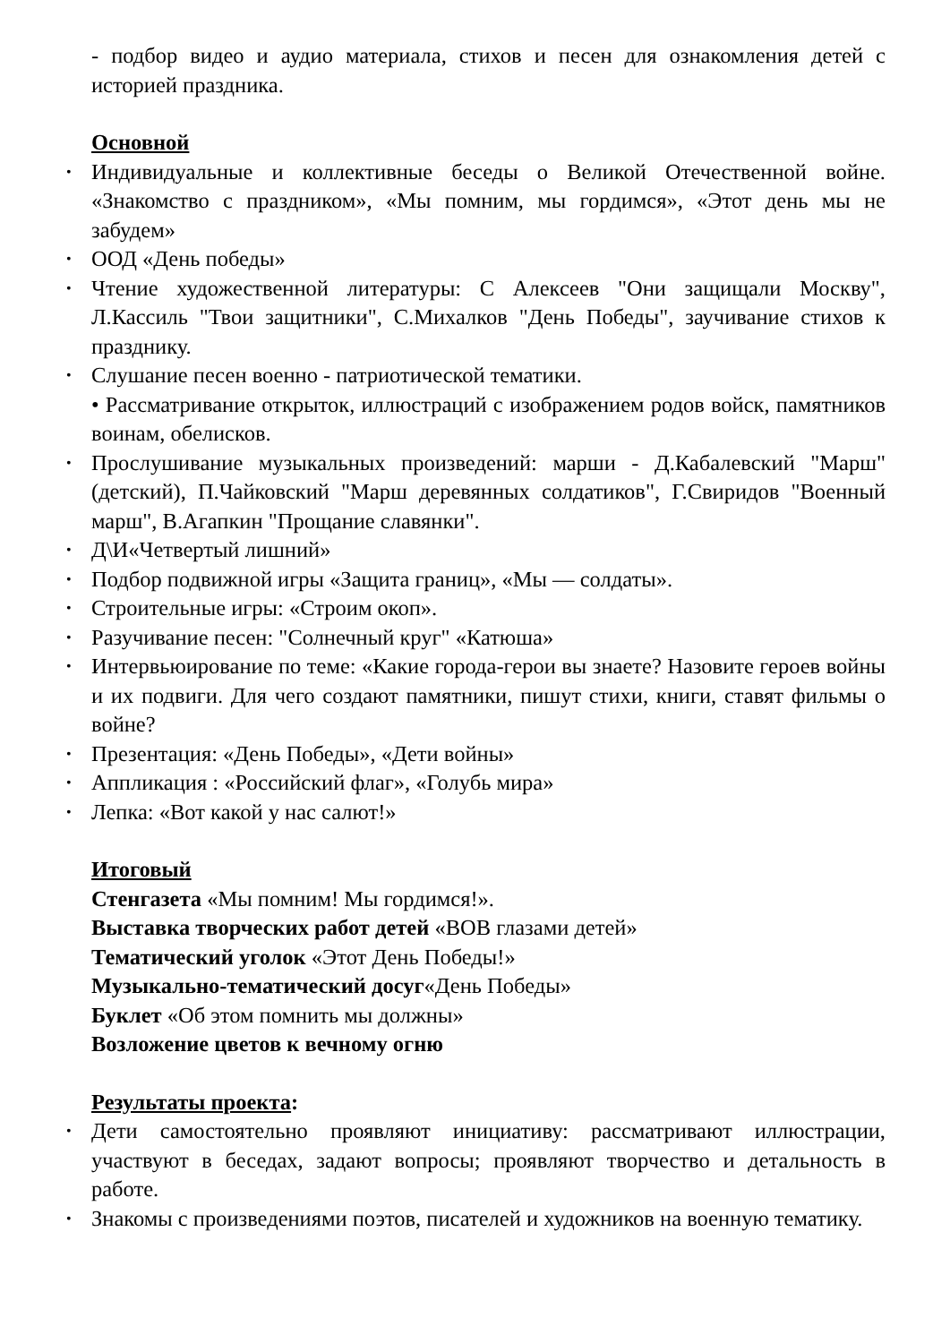- подбор видео и аудио материала, стихов и песен для ознакомления детей с историей праздника.
Основной
• Индивидуальные и коллективные беседы о Великой Отечественной войне. «Знакомство с праздником», «Мы помним, мы гордимся», «Этот день мы не забудем»
• ООД «День победы»
• Чтение художественной литературы: С Алексеев "Они защищали Москву", Л.Кассиль "Твои защитники", С.Михалков "День Победы", заучивание стихов к празднику.
• Слушание песен военно - патриотической тематики.
• Рассматривание открыток, иллюстраций с изображением родов войск, памятников воинам, обелисков.
• Прослушивание музыкальных произведений: марши - Д.Кабалевский "Марш" (детский), П.Чайковский "Марш деревянных солдатиков", Г.Свиридов "Военный марш", В.Агапкин "Прощание славянки".
• Д\И«Четвертый лишний»
• Подбор подвижной игры «Защита границ», «Мы — солдаты».
• Строительные игры: «Строим окоп».
• Разучивание песен: "Солнечный круг" «Катюша»
• Интервьюирование по теме: «Какие города-герои вы знаете? Назовите героев войны и их подвиги. Для чего создают памятники, пишут стихи, книги, ставят фильмы о войне?
• Презентация: «День Победы», «Дети войны»
• Аппликация : «Российский флаг», «Голубь мира»
• Лепка: «Вот какой у нас салют!»
Итоговый
Стенгазета «Мы помним! Мы гордимся!».
Выставка творческих работ детей «ВОВ глазами детей»
Тематический уголок «Этот День Победы!»
Музыкально-тематический досуг«День Победы»
Буклет «Об этом помнить мы должны»
Возложение цветов к вечному огню
Результаты проекта:
• Дети самостоятельно проявляют инициативу: рассматривают иллюстрации, участвуют в беседах, задают вопросы; проявляют творчество и детальность в работе.
• Знакомы с произведениями поэтов, писателей и художников на военную тематику.